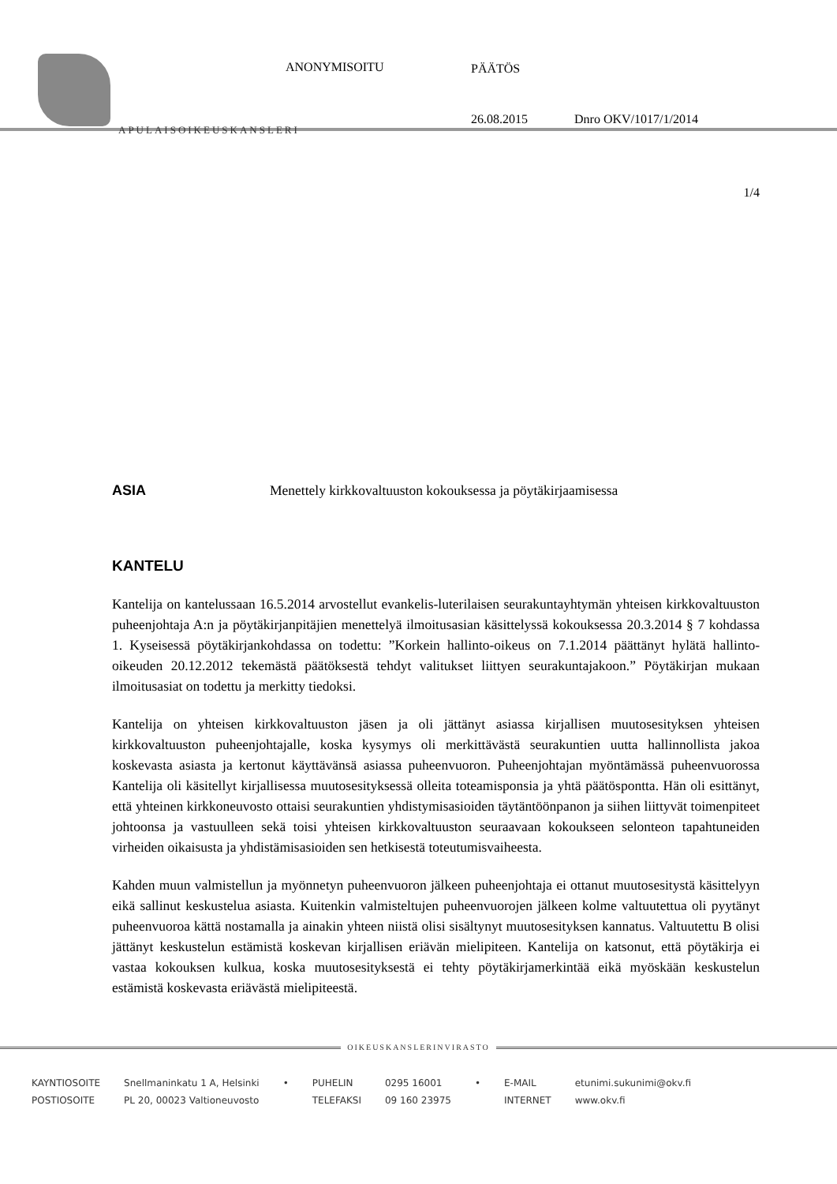APULAISOIKEUSKANSLERI
ANONYMISOITU PÄÄTÖS
26.08.2015 Dnro OKV/1017/1/2014
1/4
ASIA Menettely kirkkovaltuuston kokouksessa ja pöytäkirjaamisessa
KANTELU
Kantelija on kantelussaan 16.5.2014 arvostellut evankelis-luterilaisen seurakuntayhtymän yhteisen kirkkovaltuuston puheenjohtaja A:n ja pöytäkirjanpitäjien menettelyä ilmoitusasian käsittelyssä kokouksessa 20.3.2014 § 7 kohdassa 1. Kyseisessä pöytäkirjankohdassa on todettu: ”Korkein hallinto-oikeus on 7.1.2014 päättänyt hylätä hallinto-oikeuden 20.12.2012 tekemästä päätöksestä tehdyt valitukset liittyen seurakuntajakoon.” Pöytäkirjan mukaan ilmoitusasiat on todettu ja merkitty tiedoksi.
Kantelija on yhteisen kirkkovaltuuston jäsen ja oli jättänyt asiassa kirjallisen muutosesityksen yhteisen kirkkovaltuuston puheenjohtajalle, koska kysymys oli merkittävästä seurakuntien uutta hallinnollista jakoa koskevasta asiasta ja kertonut käyttävänsä asiassa puheenvuoron. Puheenjohtajan myöntämässä puheenvuorossa Kantelija oli käsitellyt kirjallisessa muutosesityksessä olleita toteamisponsia ja yhtä päätösponttа. Hän oli esittänyt, että yhteinen kirkkoneuvosto ottaisi seurakuntien yhdistymisasioiden täytäntöönpanon ja siihen liittyvät toimenpiteet johtoonsa ja vastuulleen sekä toisi yhteisen kirkkovaltuuston seuraavaan kokoukseen selonteon tapahtuneiden virheiden oikaisusta ja yhdistämisasioiden sen hetkisestä toteutumisvaiheesta.
Kahden muun valmistellun ja myönnetyn puheenvuoron jälkeen puheenjohtaja ei ottanut muutosesitystä käsittelyyn eikä sallinut keskustelua asiasta. Kuitenkin valmisteltujen puheenvuorojen jälkeen kolme valtuutettua oli pyytänyt puheenvuoroa kättä nostamalla ja ainakin yhteen niistä olisi sisältynyt muutosesityksen kannatus. Valtuutettu B olisi jättänyt keskustelun estämistä koskevan kirjallisen eriävän mielipiteen. Kantelija on katsonut, että pöytäkirja ei vastaa kokouksen kulkua, koska muutosesityksestä ei tehty pöytäkirjamerkintää eikä myöskään keskustelun estämistä koskevasta eriävästä mielipiteestä.
OIKEUSKANSLERINVIRASTO
KAYNTIOSOITE
POSTIOSOITE
Snellmaninkatu 1 A, Helsinki
PL 20, 00023 Valtioneuvosto
• PUHELIN
TELEFAKSI
0295 16001
09 160 23975
• E-MAIL
INTERNET
etunimi.sukunimi@okv.fi
www.okv.fi